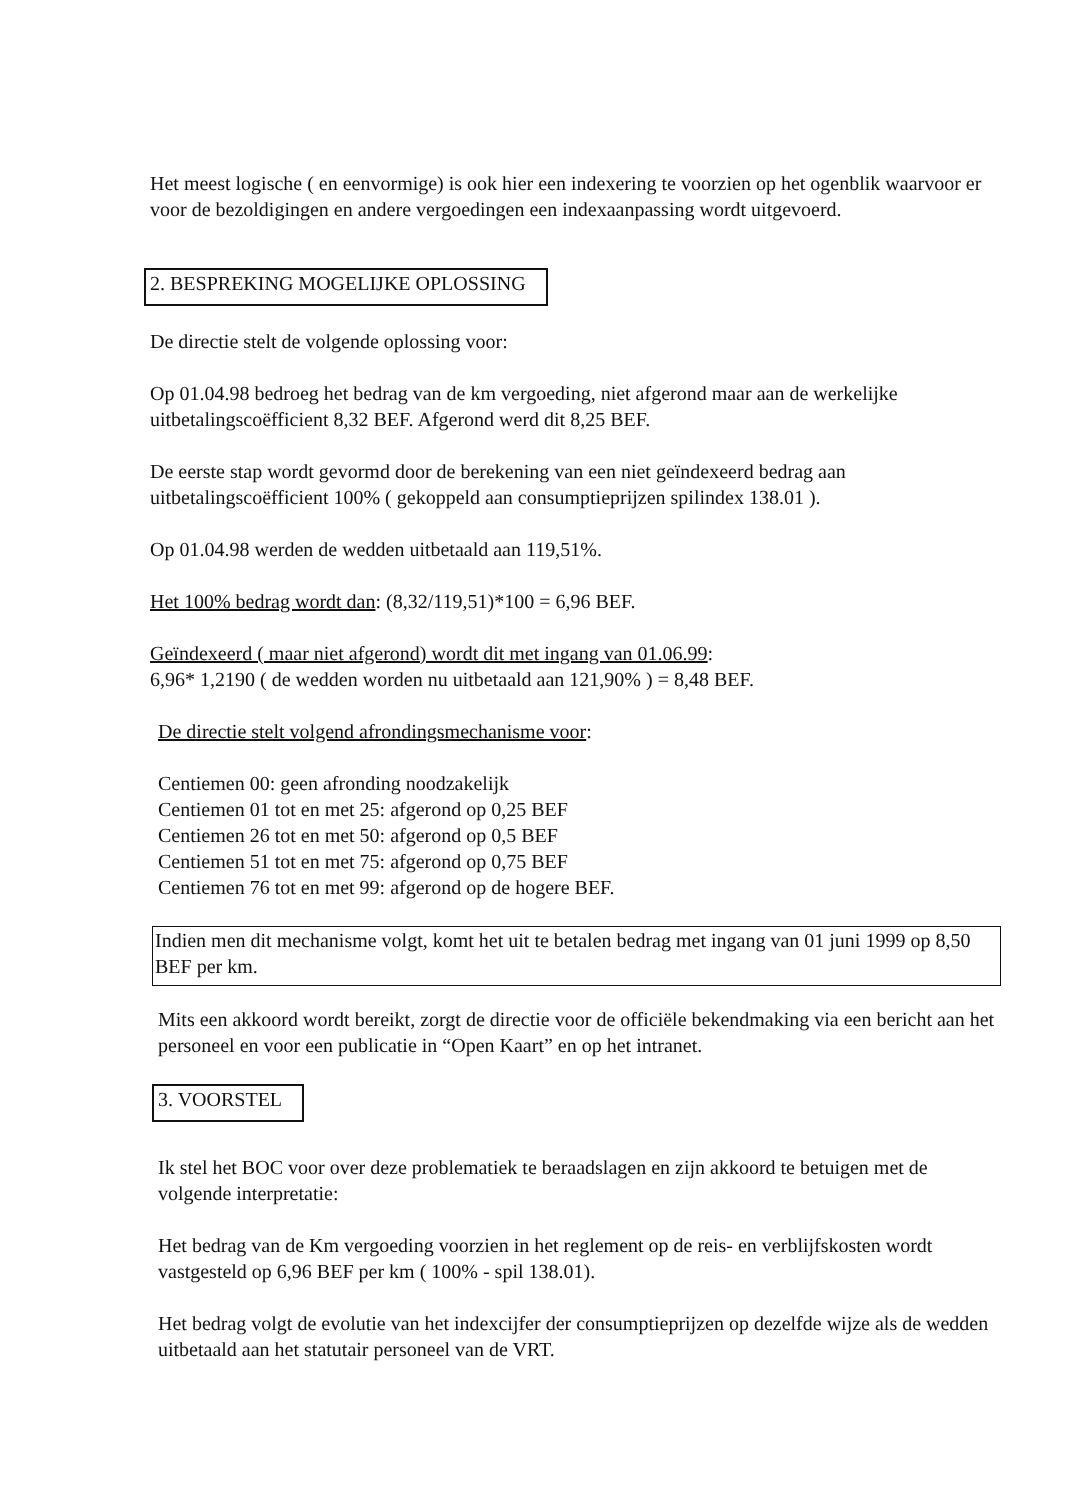Het meest logische ( en eenvormige) is ook hier een indexering te voorzien op het ogenblik waarvoor er voor de bezoldigingen en andere vergoedingen een indexaanpassing wordt uitgevoerd.
2. BESPREKING MOGELIJKE OPLOSSING
De directie stelt de volgende oplossing voor:
Op 01.04.98 bedroeg het bedrag van de km vergoeding, niet afgerond maar aan de werkelijke uitbetalingscoëfficient 8,32 BEF. Afgerond werd dit 8,25 BEF.
De eerste stap wordt gevormd door de berekening van een niet geïndexeerd bedrag aan uitbetalingscoëfficient 100% ( gekoppeld aan consumptieprijzen spilindex 138.01 ).
Op 01.04.98 werden de wedden uitbetaald aan 119,51%.
Het 100% bedrag wordt dan: (8,32/119,51)*100 = 6,96 BEF.
Geïndexeerd ( maar niet afgerond) wordt dit met ingang van 01.06.99:
6,96* 1,2190 ( de wedden worden nu uitbetaald aan 121,90% ) = 8,48 BEF.
De directie stelt volgend afrondingsmechanisme voor:
Centiemen 00: geen afronding noodzakelijk
Centiemen 01 tot en met 25: afgerond op 0,25 BEF
Centiemen 26 tot en met 50: afgerond op 0,5 BEF
Centiemen 51 tot en met 75: afgerond op 0,75 BEF
Centiemen 76 tot en met 99: afgerond op de hogere BEF.
Indien men dit mechanisme volgt, komt het uit te betalen bedrag met ingang van 01 juni 1999 op 8,50 BEF per km.
Mits een akkoord wordt bereikt, zorgt de directie voor de officiële bekendmaking via een bericht aan het personeel en voor een publicatie in “Open Kaart” en op het intranet.
3. VOORSTEL
Ik stel het BOC voor over deze problematiek te beraadslagen en zijn akkoord te betuigen met de volgende interpretatie:
Het bedrag van de Km vergoeding voorzien in het reglement op de reis- en verblijfskosten wordt vastgesteld op 6,96 BEF per km ( 100% - spil 138.01).
Het bedrag volgt de evolutie van het indexcijfer der consumptieprijzen op dezelfde wijze als de wedden uitbetaald aan het statutair personeel van de VRT.